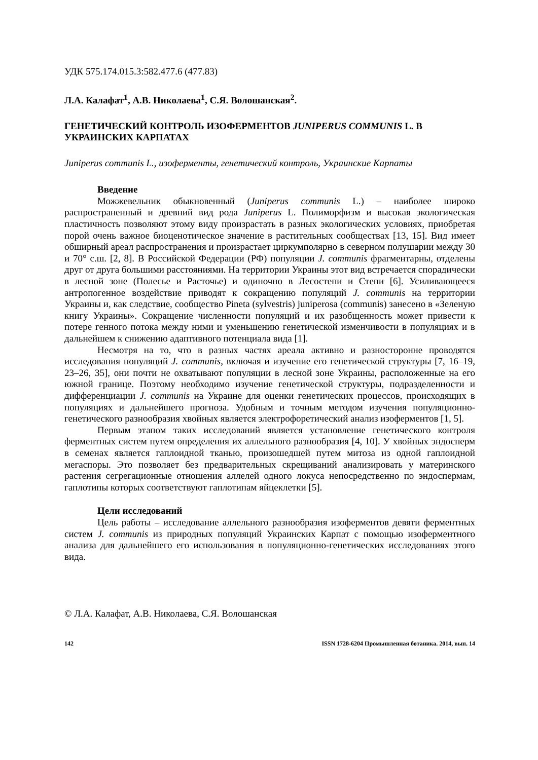УДК 575.174.015.3:582.477.6 (477.83)
Л.А. Калафат<sup>1</sup>, А.В. Николаева<sup>1</sup>, С.Я. Волошанская<sup>2</sup>.
ГЕНЕТИЧЕСКИЙ КОНТРОЛЬ ИЗОФЕРМЕНТОВ JUNIPERUS COMMUNIS L. В УКРАИНСКИХ КАРПАТАХ
Juniperus communis L., изоферменты, генетический контроль, Украинские Карпаты
Введение
Можжевельник обыкновенный (Juniperus communis L.) – наиболее широко распространенный и древний вид рода Juniperus L. Полиморфизм и высокая экологическая пластичность позволяют этому виду произрастать в разных экологических условиях, приобретая порой очень важное биоценотическое значение в растительных сообществах [13, 15]. Вид имеет обширный ареал распространения и произрастает циркумполярно в северном полушарии между 30 и 70° с.ш. [2, 8]. В Российской Федерации (РФ) популяции J. communis фрагментарны, отделены друг от друга большими расстояниями. На территории Украины этот вид встречается спорадически в лесной зоне (Полесье и Расточье) и одиночно в Лесостепи и Степи [6]. Усиливающееся антропогенное воздействие приводят к сокращению популяций J. communis на территории Украины и, как следствие, сообщество Pineta (sylvestris) juniperosa (communis) занесено в «Зеленую книгу Украины». Сокращение численности популяций и их разобщенность может привести к потере генного потока между ними и уменьшению генетической изменчивости в популяциях и в дальнейшем к снижению адаптивного потенциала вида [1].
Несмотря на то, что в разных частях ареала активно и разносторонне проводятся исследования популяций J. communis, включая и изучение его генетической структуры [7, 16–19, 23–26, 35], они почти не охватывают популяции в лесной зоне Украины, расположенные на его южной границе. Поэтому необходимо изучение генетической структуры, подразделенности и дифференциации J. communis на Украине для оценки генетических процессов, происходящих в популяциях и дальнейшего прогноза. Удобным и точным методом изучения популяционно-генетического разнообразия хвойных является электрофоретический анализ изоферментов [1, 5].
Первым этапом таких исследований является установление генетического контроля ферментных систем путем определения их аллельного разнообразия [4, 10]. У хвойных эндосперм в семенах является гаплоидной тканью, произошедшей путем митоза из одной гаплоидной мегаспоры. Это позволяет без предварительных скрещиваний анализировать у материнского растения сегрегационные отношения аллелей одного локуса непосредственно по эндоспермам, гаплотипы которых соответствуют гаплотипам яйцеклетки [5].
Цели исследований
Цель работы – исследование аллельного разнообразия изоферментов девяти ферментных систем J. communis из природных популяций Украинских Карпат с помощью изоферментного анализа для дальнейшего его использования в популяционно-генетических исследованиях этого вида.
© Л.А. Калафат, А.В. Николаева, С.Я. Волошанская
142 ISSN 1728-6204 Промышленная ботаника. 2014, вып. 14